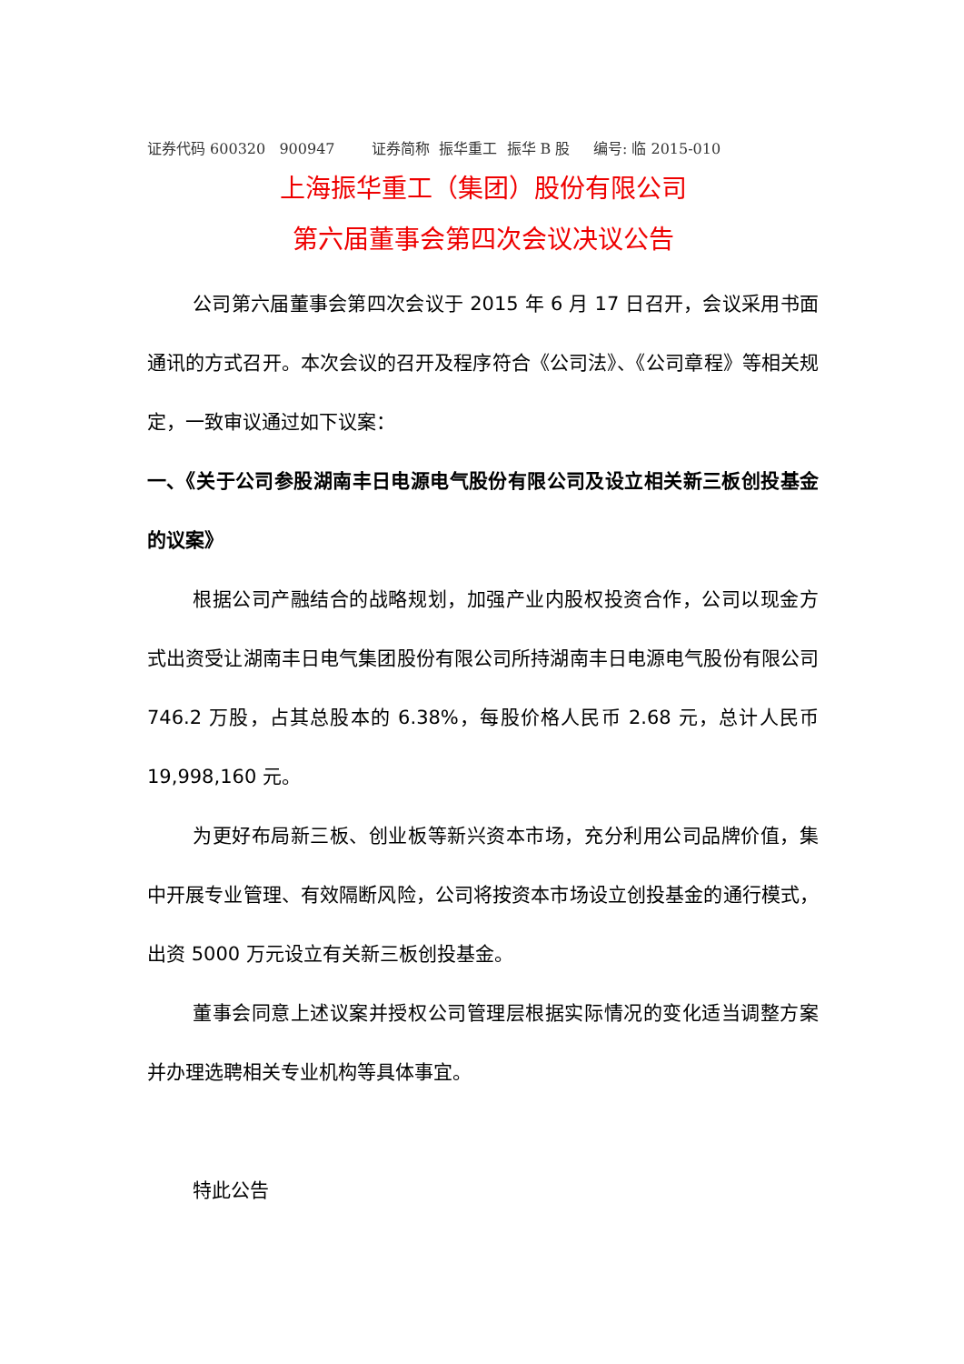证券代码 600320 900947 证券简称 振华重工 振华 B 股 编号: 临 2015-010
上海振华重工（集团）股份有限公司
第六届董事会第四次会议决议公告
公司第六届董事会第四次会议于 2015 年 6 月 17 日召开，会议采用书面通讯的方式召开。本次会议的召开及程序符合《公司法》、《公司章程》等相关规定，一致审议通过如下议案：
一、《关于公司参股湖南丰日电源电气股份有限公司及设立相关新三板创投基金的议案》
根据公司产融结合的战略规划，加强产业内股权投资合作，公司以现金方式出资受让湖南丰日电气集团股份有限公司所持湖南丰日电源电气股份有限公司 746.2 万股，占其总股本的 6.38%，每股价格人民币 2.68 元，总计人民币 19,998,160 元。
为更好布局新三板、创业板等新兴资本市场，充分利用公司品牌价值，集中开展专业管理、有效隔断风险，公司将按资本市场设立创投基金的通行模式，出资 5000 万元设立有关新三板创投基金。
董事会同意上述议案并授权公司管理层根据实际情况的变化适当调整方案并办理选聘相关专业机构等具体事宜。
特此公告